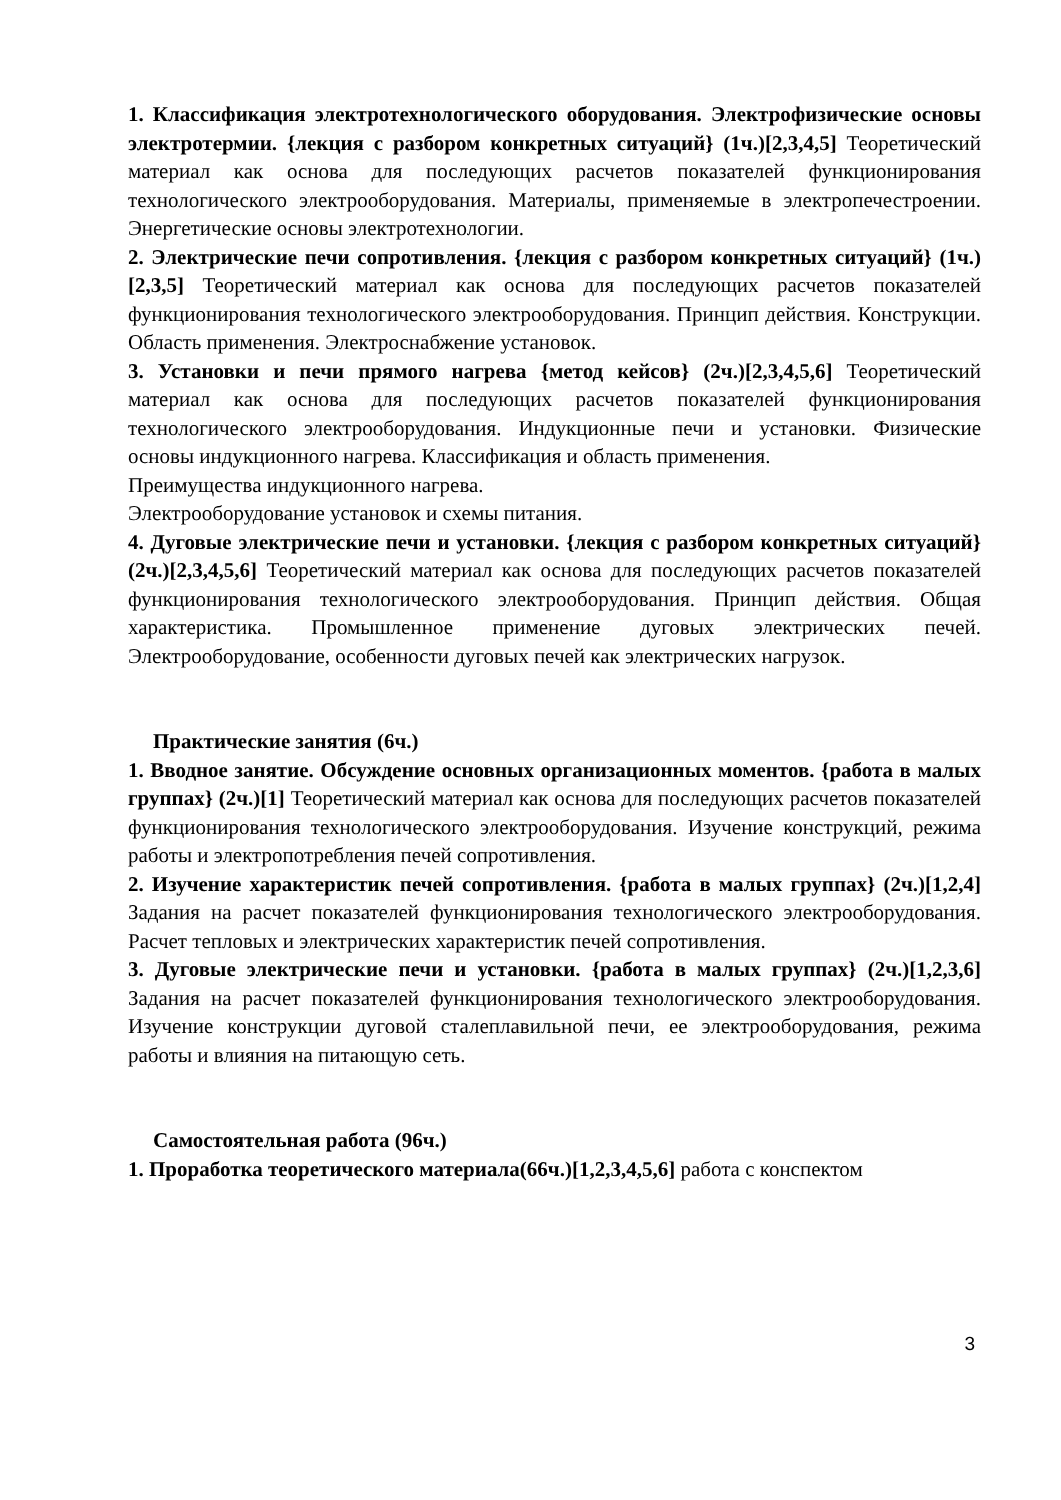1. Классификация электротехнологического оборудования. Электрофизические основы электротермии. {лекция с разбором конкретных ситуаций} (1ч.)[2,3,4,5] Теоретический материал как основа для последующих расчетов показателей функционирования технологического электрооборудования. Материалы, применяемые в электропечестроении. Энергетические основы электротехнологии.
2. Электрические печи сопротивления. {лекция с разбором конкретных ситуаций} (1ч.)[2,3,5] Теоретический материал как основа для последующих расчетов показателей функционирования технологического электрооборудования. Принцип действия. Конструкции. Область применения. Электроснабжение установок.
3. Установки и печи прямого нагрева {метод кейсов} (2ч.)[2,3,4,5,6] Теоретический материал как основа для последующих расчетов показателей функционирования технологического электрооборудования. Индукционные печи и установки. Физические основы индукционного нагрева. Классификация и область применения.
Преимущества индукционного нагрева.
Электрооборудование установок и схемы питания.
4. Дуговые электрические печи и установки. {лекция с разбором конкретных ситуаций} (2ч.)[2,3,4,5,6] Теоретический материал как основа для последующих расчетов показателей функционирования технологического электрооборудования. Принцип действия. Общая характеристика. Промышленное применение дуговых электрических печей. Электрооборудование, особенности дуговых печей как электрических нагрузок.
Практические занятия (6ч.)
1. Вводное занятие. Обсуждение основных организационных моментов. {работа в малых группах} (2ч.)[1] Теоретический материал как основа для последующих расчетов показателей функционирования технологического электрооборудования. Изучение конструкций, режима работы и электропотребления печей сопротивления.
2. Изучение характеристик печей сопротивления. {работа в малых группах} (2ч.)[1,2,4] Задания на расчет показателей функционирования технологического электрооборудования. Расчет тепловых и электрических характеристик печей сопротивления.
3. Дуговые электрические печи и установки. {работа в малых группах} (2ч.)[1,2,3,6] Задания на расчет показателей функционирования технологического электрооборудования. Изучение конструкции дуговой сталеплавильной печи, ее электрооборудования, режима работы и влияния на питающую сеть.
Самостоятельная работа (96ч.)
1. Проработка теоретического материала(66ч.)[1,2,3,4,5,6] работа с конспектом
3